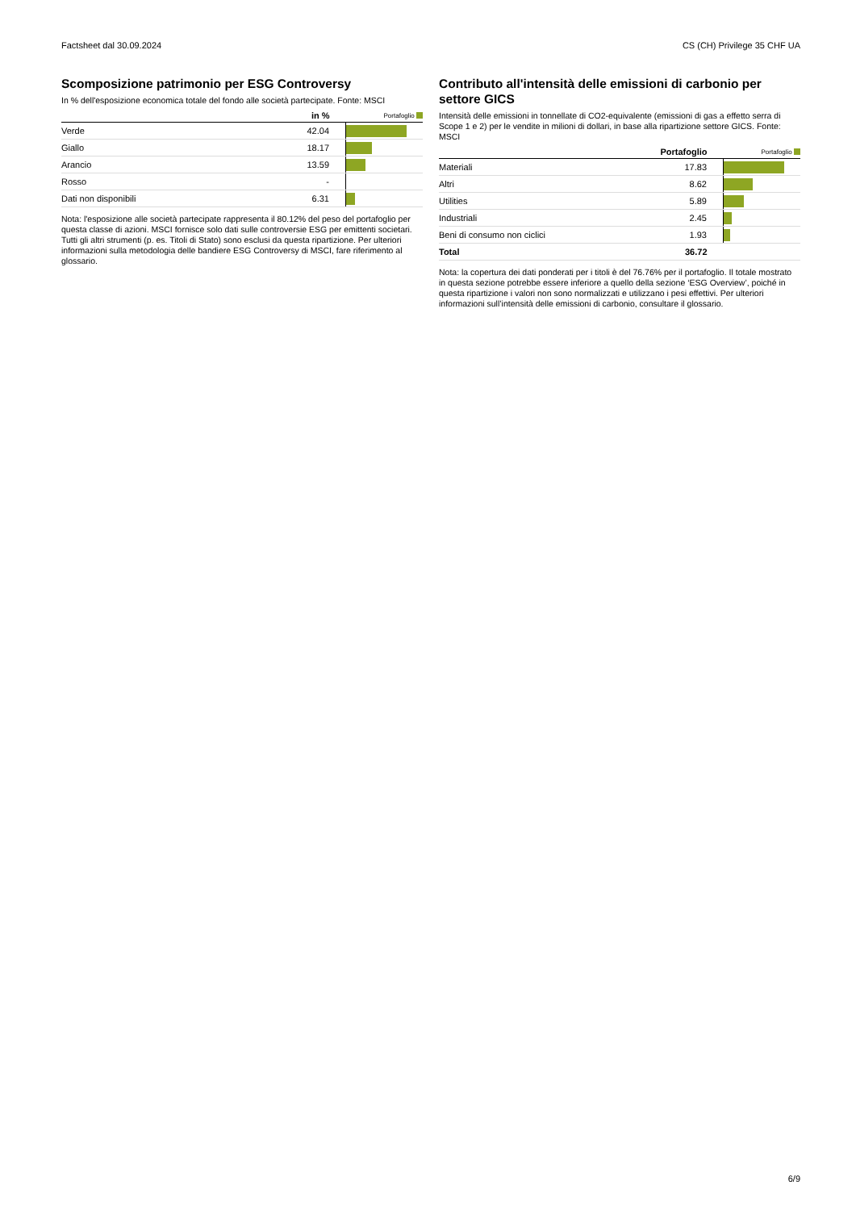Factsheet dal 30.09.2024 CS (CH) Privilege 35 CHF UA
Scomposizione patrimonio per ESG Controversy
In % dell'esposizione economica totale del fondo alle società partecipate. Fonte: MSCI
| | in % | Portafoglio |
| --- | --- | --- |
| Verde | 42.04 | |
| Giallo | 18.17 | |
| Arancio | 13.59 | |
| Rosso | - | |
| Dati non disponibili | 6.31 | |
Nota: l'esposizione alle società partecipate rappresenta il 80.12% del peso del portafoglio per questa classe di azioni. MSCI fornisce solo dati sulle controversie ESG per emittenti societari. Tutti gli altri strumenti (p. es. Titoli di Stato) sono esclusi da questa ripartizione. Per ulteriori informazioni sulla metodologia delle bandiere ESG Controversy di MSCI, fare riferimento al glossario.
Contributo all'intensità delle emissioni di carbonio per settore GICS
Intensità delle emissioni in tonnellate di CO2-equivalente (emissioni di gas a effetto serra di Scope 1 e 2) per le vendite in milioni di dollari, in base alla ripartizione settore GICS. Fonte: MSCI
| | Portafoglio | Portafoglio |
| --- | --- | --- |
| Materiali | 17.83 | |
| Altri | 8.62 | |
| Utilities | 5.89 | |
| Industriali | 2.45 | |
| Beni di consumo non ciclici | 1.93 | |
| Total | 36.72 | |
Nota: la copertura dei dati ponderati per i titoli è del 76.76% per il portafoglio. Il totale mostrato in questa sezione potrebbe essere inferiore a quello della sezione ‘ESG Overview’, poiché in questa ripartizione i valori non sono normalizzati e utilizzano i pesi effettivi. Per ulteriori informazioni sull’intensità delle emissioni di carbonio, consultare il glossario.
6/9